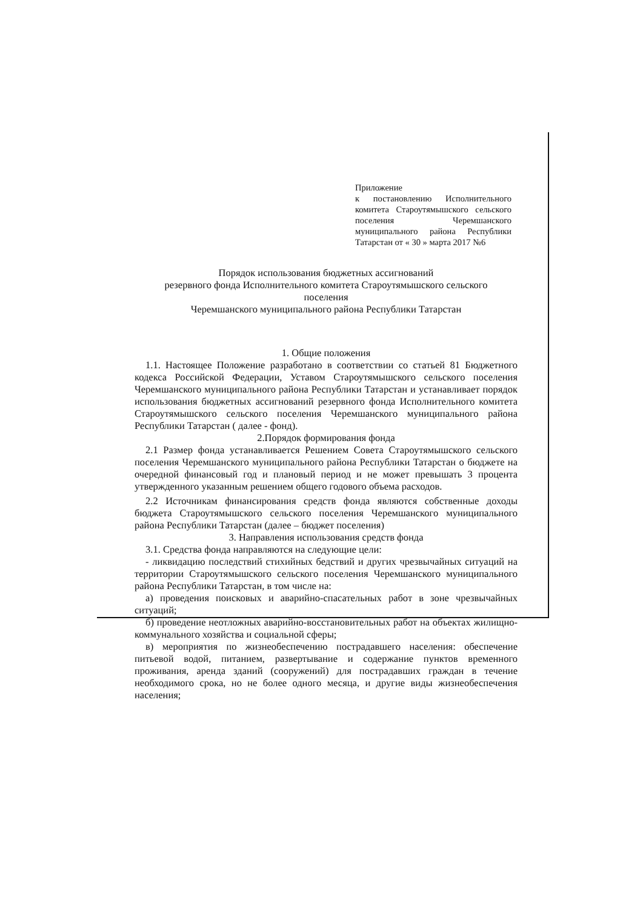Приложение
к постановлению Исполнительного комитета Староутямышского сельского поселения Черемшанского муниципального района Республики Татарстан от « 30 » марта 2017 №6
Порядок использования бюджетных ассигнований
резервного фонда Исполнительного комитета Староутямышского сельского
поселения
Черемшанского муниципального района Республики Татарстан
1. Общие положения
1.1. Настоящее Положение разработано в соответствии со статьей 81 Бюджетного кодекса Российской Федерации, Уставом Староутямышского сельского поселения Черемшанского муниципального района Республики Татарстан и устанавливает порядок использования бюджетных ассигнований резервного фонда Исполнительного комитета Староутямышского сельского поселения Черемшанского муниципального района Республики Татарстан ( далее - фонд).
2.Порядок формирования фонда
2.1 Размер фонда устанавливается Решением Совета Староутямышского сельского поселения Черемшанского муниципального района Республики Татарстан о бюджете на очередной финансовый год и плановый период и не может превышать 3 процента утвержденного указанным решением общего годового объема расходов.
2.2 Источникам финансирования средств фонда являются собственные доходы бюджета Староутямышского сельского поселения Черемшанского муниципального района Республики Татарстан (далее – бюджет поселения)
3. Направления использования средств фонда
3.1. Средства фонда направляются на следующие цели:
- ликвидацию последствий стихийных бедствий и других чрезвычайных ситуаций на территории Староутямышского сельского поселения Черемшанского муниципального района Республики Татарстан, в том числе на:
а) проведения поисковых и аварийно-спасательных работ в зоне чрезвычайных ситуаций;
б) проведение неотложных аварийно-восстановительных работ на объектах жилищно-коммунального хозяйства и социальной сферы;
в) мероприятия по жизнеобеспечению пострадавшего населения: обеспечение питьевой водой, питанием, развертывание и содержание пунктов временного проживания, аренда зданий (сооружений) для пострадавших граждан в течение необходимого срока, но не более одного месяца, и другие виды жизнеобеспечения населения;